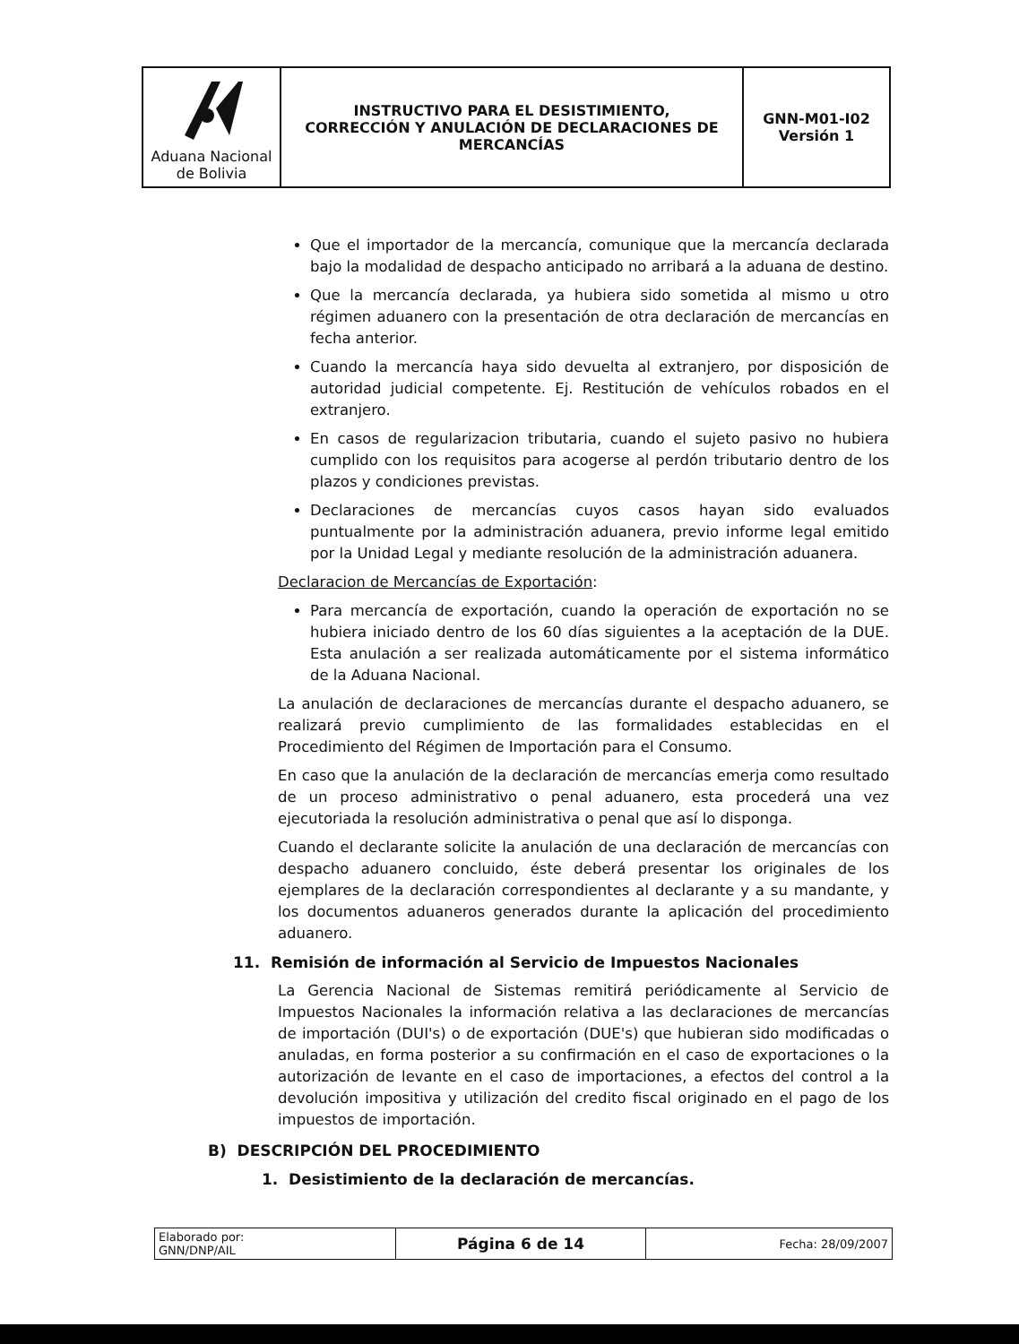| Aduana Nacional de Bolivia | INSTRUCTIVO PARA EL DESISTIMIENTO, CORRECCIÓN Y ANULACIÓN DE DECLARACIONES DE MERCANCÍAS | GNN-M01-I02 Versión 1 |
Que el importador de la mercancía, comunique que la mercancía declarada bajo la modalidad de despacho anticipado no arribará a la aduana de destino.
Que la mercancía declarada, ya hubiera sido sometida al mismo u otro régimen aduanero con la presentación de otra declaración de mercancías en fecha anterior.
Cuando la mercancía haya sido devuelta al extranjero, por disposición de autoridad judicial competente. Ej. Restitución de vehículos robados en el extranjero.
En casos de regularizacion tributaria, cuando el sujeto pasivo no hubiera cumplido con los requisitos para acogerse al perdón tributario dentro de los plazos y condiciones previstas.
Declaraciones de mercancías cuyos casos hayan sido evaluados puntualmente por la administración aduanera, previo informe legal emitido por la Unidad Legal y mediante resolución de la administración aduanera.
Declaracion de Mercancías de Exportación:
Para mercancía de exportación, cuando la operación de exportación no se hubiera iniciado dentro de los 60 días siguientes a la aceptación de la DUE. Esta anulación a ser realizada automáticamente por el sistema informático de la Aduana Nacional.
La anulación de declaraciones de mercancías durante el despacho aduanero, se realizará previo cumplimiento de las formalidades establecidas en el Procedimiento del Régimen de Importación para el Consumo.
En caso que la anulación de la declaración de mercancías emerja como resultado de un proceso administrativo o penal aduanero, esta procederá una vez ejecutoriada la resolución administrativa o penal que así lo disponga.
Cuando el declarante solicite la anulación de una declaración de mercancías con despacho aduanero concluido, éste deberá presentar los originales de los ejemplares de la declaración correspondientes al declarante y a su mandante, y los documentos aduaneros generados durante la aplicación del procedimiento aduanero.
11. Remisión de información al Servicio de Impuestos Nacionales
La Gerencia Nacional de Sistemas remitirá periódicamente al Servicio de Impuestos Nacionales la información relativa a las declaraciones de mercancías de importación (DUI's) o de exportación (DUE's) que hubieran sido modificadas o anuladas, en forma posterior a su confirmación en el caso de exportaciones o la autorización de levante en el caso de importaciones, a efectos del control a la devolución impositiva y utilización del credito fiscal originado en el pago de los impuestos de importación.
B) DESCRIPCIÓN DEL PROCEDIMIENTO
1. Desistimiento de la declaración de mercancías.
| Elaborado por: GNN/DNP/AIL | Página 6 de 14 | Fecha: 28/09/2007 |